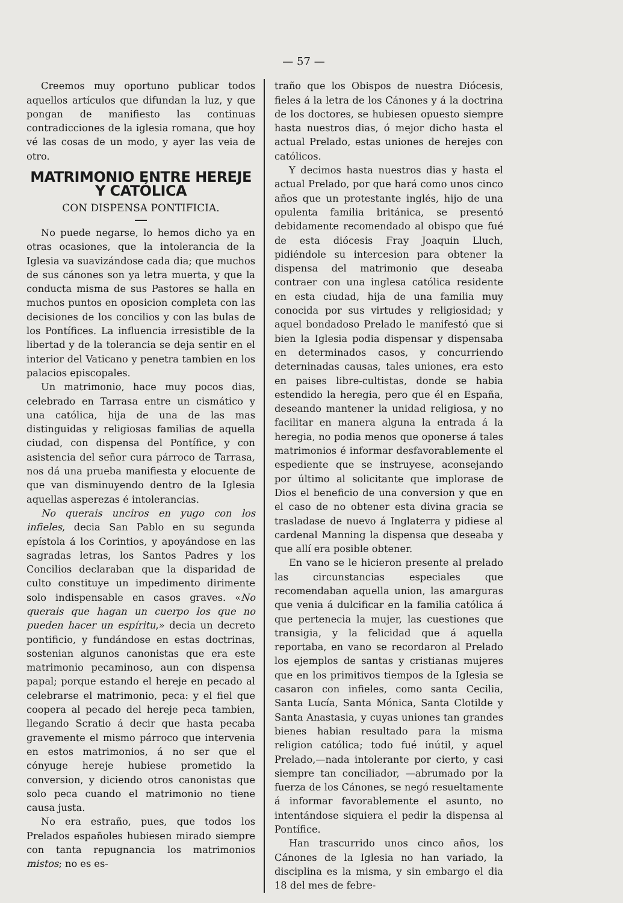— 57 —
Creemos muy oportuno publicar todos aquellos artículos que difundan la luz, y que pongan de manifiesto las continuas contradicciones de la iglesia romana, que hoy vé las cosas de un modo, y ayer las veia de otro.
MATRIMONIO ENTRE HEREJE Y CATÓLICA
CON DISPENSA PONTIFICIA.
No puede negarse, lo hemos dicho ya en otras ocasiones, que la intolerancia de la Iglesia va suavizándose cada dia; que muchos de sus cánones son ya letra muerta, y que la conducta misma de sus Pastores se halla en muchos puntos en oposicion completa con las decisiones de los concilios y con las bulas de los Pontífices. La influencia irresistible de la libertad y de la tolerancia se deja sentir en el interior del Vaticano y penetra tambien en los palacios episcopales.
Un matrimonio, hace muy pocos dias, celebrado en Tarrasa entre un cismático y una católica, hija de una de las mas distinguidas y religiosas familias de aquella ciudad, con dispensa del Pontífice, y con asistencia del señor cura párroco de Tarrasa, nos dá una prueba manifiesta y elocuente de que van disminuyendo dentro de la Iglesia aquellas asperezas é intolerancias.
No querais unciros en yugo con los infieles, decia San Pablo en su segunda epístola á los Corintios, y apoyándose en las sagradas letras, los Santos Padres y los Concilios declaraban que la disparidad de culto constituye un impedimento dirimente solo indispensable en casos graves. «No querais que hagan un cuerpo los que no pueden hacer un espíritu,» decia un decreto pontificio, y fundándose en estas doctrinas, sostenian algunos canonistas que era este matrimonio pecaminoso, aun con dispensa papal; porque estando el hereje en pecado al celebrarse el matrimonio, peca: y el fiel que coopera al pecado del hereje peca tambien, llegando Scratio á decir que hasta pecaba gravemente el mismo párroco que intervenia en estos matrimonios, á no ser que el cónyuge hereje hubiese prometido la conversion, y diciendo otros canonistas que solo peca cuando el matrimonio no tiene causa justa.
No era estraño, pues, que todos los Prelados españoles hubiesen mirado siempre con tanta repugnancia los matrimonios mistos; no es es-
traño que los Obispos de nuestra Diócesis, fieles á la letra de los Cánones y á la doctrina de los doctores, se hubiesen opuesto siempre hasta nuestros dias, ó mejor dicho hasta el actual Prelado, estas uniones de herejes con católicos.
Y decimos hasta nuestros dias y hasta el actual Prelado, por que hará como unos cinco años que un protestante inglés, hijo de una opulenta familia británica, se presentó debidamente recomendado al obispo que fué de esta diócesis Fray Joaquin Lluch, pidiéndole su intercesion para obtener la dispensa del matrimonio que deseaba contraer con una inglesa católica residente en esta ciudad, hija de una familia muy conocida por sus virtudes y religiosidad; y aquel bondadoso Prelado le manifestó que si bien la Iglesia podia dispensar y dispensaba en determinados casos, y concurriendo deterninadas causas, tales uniones, era esto en paises libre-cultistas, donde se habia estendido la heregia, pero que él en España, deseando mantener la unidad religiosa, y no facilitar en manera alguna la entrada á la heregia, no podia menos que oponerse á tales matrimonios é informar desfavorablemente el espediente que se instruyese, aconsejando por último al solicitante que implorase de Dios el beneficio de una conversion y que en el caso de no obtener esta divina gracia se trasladase de nuevo á Inglaterra y pidiese al cardenal Manning la dispensa que deseaba y que allí era posible obtener.
En vano se le hicieron presente al prelado las circunstancias especiales que recomendaban aquella union, las amarguras que venia á dulcificar en la familia católica á que pertenecia la mujer, las cuestiones que transigia, y la felicidad que á aquella reportaba, en vano se recordaron al Prelado los ejemplos de santas y cristianas mujeres que en los primitivos tiempos de la Iglesia se casaron con infieles, como santa Cecilia, Santa Lucía, Santa Mónica, Santa Clotilde y Santa Anastasia, y cuyas uniones tan grandes bienes habian resultado para la misma religion católica; todo fué inútil, y aquel Prelado,—nada intolerante por cierto, y casi siempre tan conciliador, —abrumado por la fuerza de los Cánones, se negó resueltamente á informar favorablemente el asunto, no intentándose siquiera el pedir la dispensa al Pontífice.
Han trascurrido unos cinco años, los Cánones de la Iglesia no han variado, la disciplina es la misma, y sin embargo el dia 18 del mes de febre-